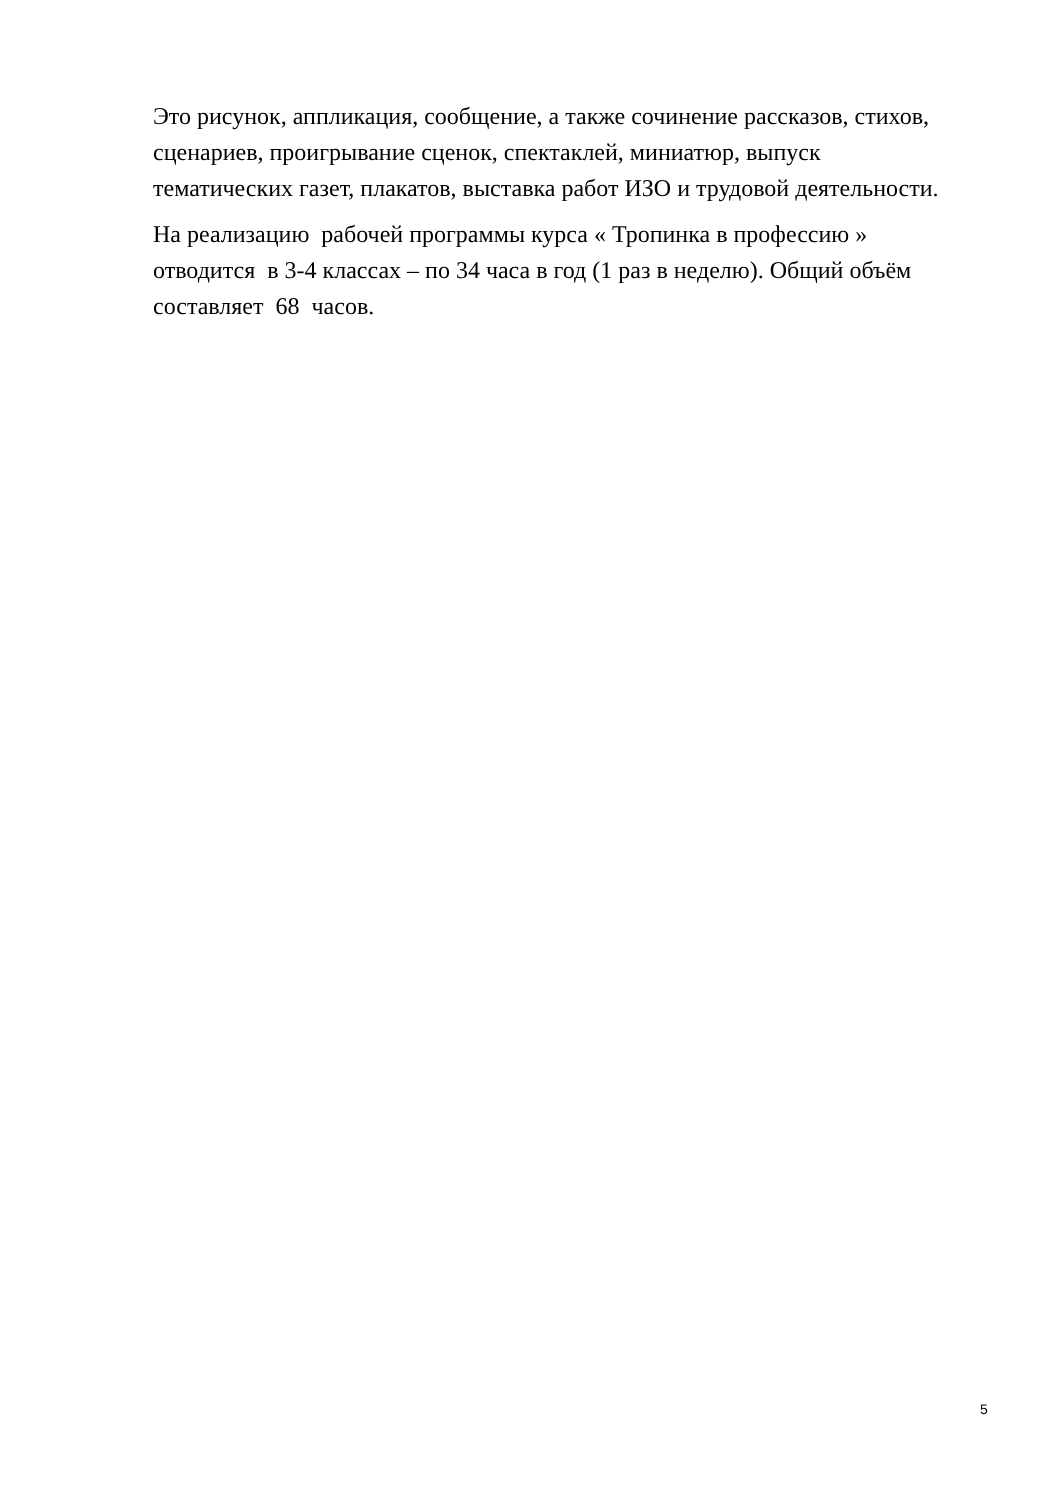Это рисунок, аппликация, сообщение, а также сочинение рассказов, стихов,
сценариев, проигрывание сценок, спектаклей, миниатюр, выпуск
тематических газет, плакатов, выставка работ ИЗО и трудовой деятельности.
На реализацию рабочей программы курса « Тропинка в профессию »
отводится в 3-4 классах – по 34 часа в год (1 раз в неделю). Общий объём
составляет 68 часов.
5